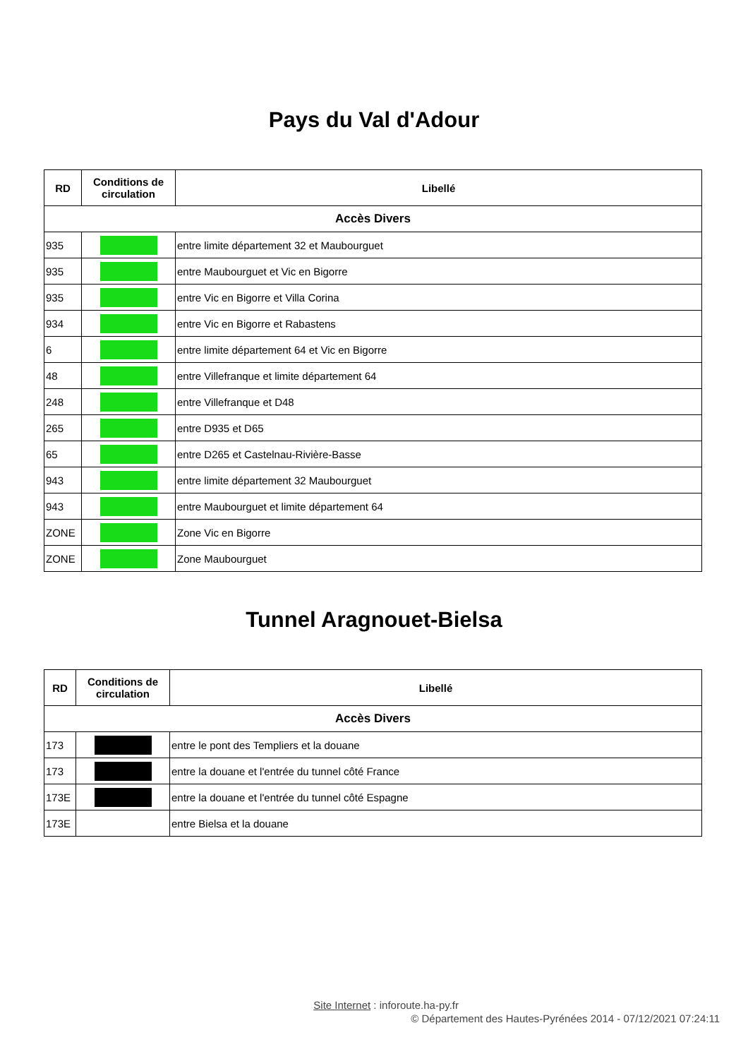Pays du Val d'Adour
| RD | Conditions de circulation | Libellé |
| --- | --- | --- |
| Accès Divers | | |
| 935 | | entre limite département 32 et Maubourguet |
| 935 | | entre Maubourguet et Vic en Bigorre |
| 935 | | entre Vic en Bigorre et Villa Corina |
| 934 | | entre Vic en Bigorre et Rabastens |
| 6 | | entre limite département 64 et Vic en Bigorre |
| 48 | | entre Villefranque et limite département 64 |
| 248 | | entre Villefranque et D48 |
| 265 | | entre D935 et D65 |
| 65 | | entre D265 et Castelnau-Rivière-Basse |
| 943 | | entre limite département 32 Maubourguet |
| 943 | | entre Maubourguet et limite département 64 |
| ZONE | | Zone Vic en Bigorre |
| ZONE | | Zone Maubourguet |
Tunnel Aragnouet-Bielsa
| RD | Conditions de circulation | Libellé |
| --- | --- | --- |
| Accès Divers | | |
| 173 | | entre le pont des Templiers et la douane |
| 173 | | entre la douane et l'entrée du tunnel côté France |
| 173E | | entre la douane et l'entrée du tunnel côté Espagne |
| 173E | | entre Bielsa et la douane |
Site Internet : inforoute.ha-py.fr
© Département des Hautes-Pyrénées 2014 - 07/12/2021 07:24:11